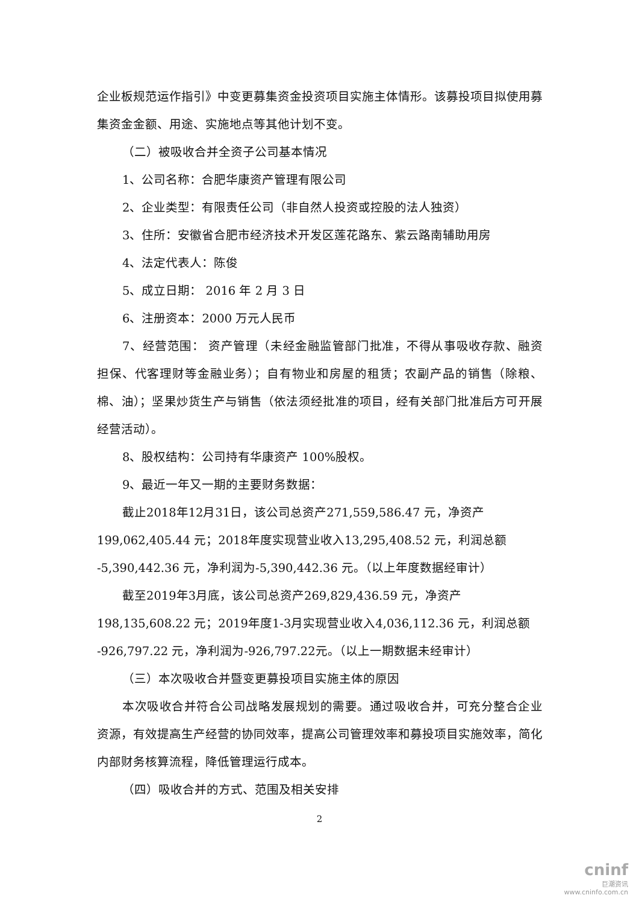企业板规范运作指引》中变更募集资金投资项目实施主体情形。该募投项目拟使用募集资金金额、用途、实施地点等其他计划不变。
（二）被吸收合并全资子公司基本情况
1、公司名称：合肥华康资产管理有限公司
2、企业类型：有限责任公司（非自然人投资或控股的法人独资）
3、住所：安徽省合肥市经济技术开发区莲花路东、紫云路南辅助用房
4、法定代表人：陈俊
5、成立日期： 2016 年 2 月 3 日
6、注册资本：2000 万元人民币
7、经营范围： 资产管理（未经金融监管部门批准，不得从事吸收存款、融资担保、代客理财等金融业务）；自有物业和房屋的租赁；农副产品的销售（除粮、棉、油）；坚果炒货生产与销售（依法须经批准的项目，经有关部门批准后方可开展经营活动）。
8、股权结构：公司持有华康资产 100%股权。
9、最近一年又一期的主要财务数据：
截止2018年12月31日，该公司总资产271,559,586.47 元，净资产
199,062,405.44 元；2018年度实现营业收入13,295,408.52 元，利润总额
-5,390,442.36 元，净利润为-5,390,442.36 元。（以上年度数据经审计）
截至2019年3月底，该公司总资产269,829,436.59 元，净资产
198,135,608.22 元；2019年度1-3月实现营业收入4,036,112.36 元，利润总额
-926,797.22 元，净利润为-926,797.22元。（以上一期数据未经审计）
（三）本次吸收合并暨变更募投项目实施主体的原因
本次吸收合并符合公司战略发展规划的需要。通过吸收合并，可充分整合企业资源，有效提高生产经营的协同效率，提高公司管理效率和募投项目实施效率，简化内部财务核算流程，降低管理运行成本。
（四）吸收合并的方式、范围及相关安排
2
cninf
巨潮资讯
www.cninfo.com.cn